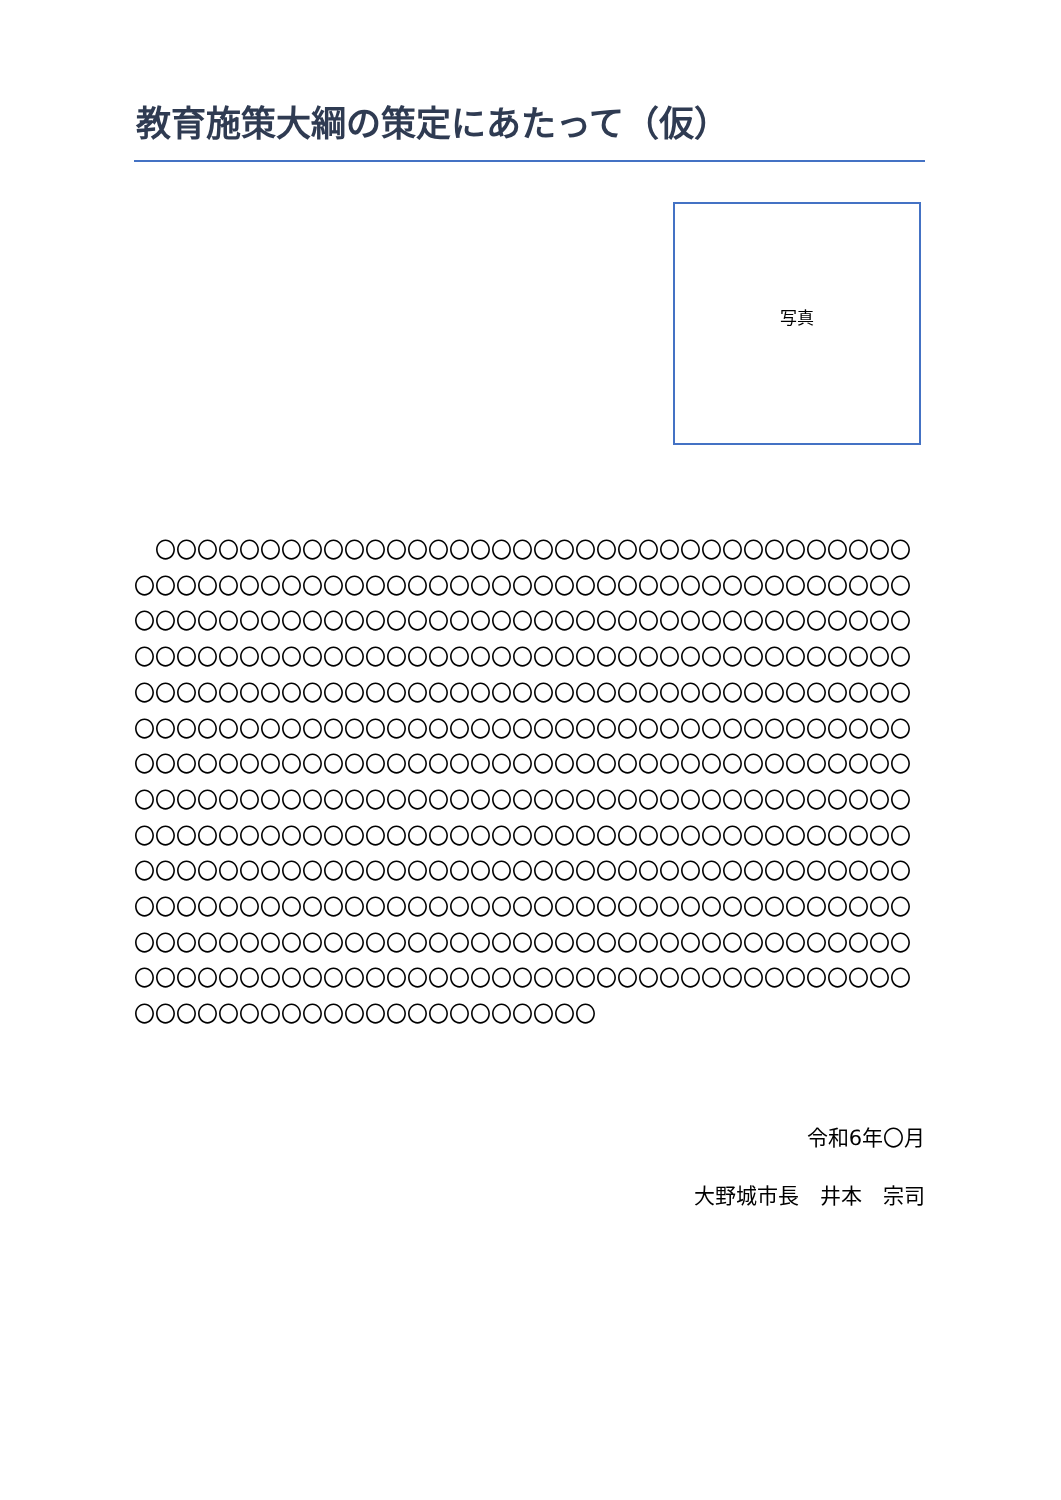教育施策大綱の策定にあたって（仮）
写真
　〇〇〇〇〇〇〇〇〇〇〇〇〇〇〇〇〇〇〇〇〇〇〇〇〇〇〇〇〇〇〇〇〇〇〇〇〇〇〇〇〇〇〇〇〇〇〇〇〇〇〇〇〇〇〇〇〇〇〇〇〇〇〇〇〇〇〇〇〇〇〇〇〇〇〇〇〇〇〇〇〇〇〇〇〇〇〇〇〇〇〇〇〇〇〇〇〇〇〇〇〇〇〇〇〇〇〇〇〇〇〇〇〇〇〇〇〇〇〇〇〇〇〇〇〇〇〇〇〇〇〇〇〇〇〇〇〇〇〇〇〇〇〇〇〇〇〇〇〇〇〇〇〇〇〇〇〇〇〇〇〇〇〇〇〇〇〇〇〇〇〇〇〇〇〇〇〇〇〇〇〇〇〇〇〇〇〇〇〇〇〇〇〇〇〇〇〇〇〇〇〇〇〇〇〇〇〇〇〇〇〇〇〇〇〇〇〇〇〇〇〇〇〇〇〇〇〇〇〇〇〇〇〇〇〇〇〇〇〇〇〇〇〇〇〇〇〇〇〇〇〇〇〇〇〇〇〇〇〇〇〇〇〇〇〇〇〇〇〇〇〇〇〇〇〇〇〇〇〇〇〇〇〇〇〇〇〇〇〇〇〇〇〇〇〇〇〇〇〇〇〇〇〇〇〇〇〇〇〇〇〇〇〇〇〇〇〇〇〇〇〇〇〇〇〇〇〇〇〇〇〇〇〇〇〇〇〇〇〇〇〇〇〇〇〇〇〇〇〇〇〇〇〇〇〇〇〇〇〇〇〇〇〇〇〇〇〇〇〇〇〇〇〇〇〇〇〇〇〇〇〇〇〇〇〇〇〇〇〇〇〇〇〇〇〇〇〇〇〇〇〇〇〇〇〇〇〇〇〇〇〇〇〇〇〇〇〇〇〇〇〇〇〇〇〇〇〇〇〇〇〇〇〇〇〇〇〇〇〇〇〇〇〇〇〇〇〇〇〇〇〇〇〇〇〇〇〇〇〇〇〇〇〇〇〇〇〇〇〇〇〇〇〇〇〇〇〇〇〇〇〇〇〇〇〇〇〇〇〇〇〇〇〇〇〇〇〇〇〇〇〇〇
令和6年〇月
大野城市長　井本　宗司